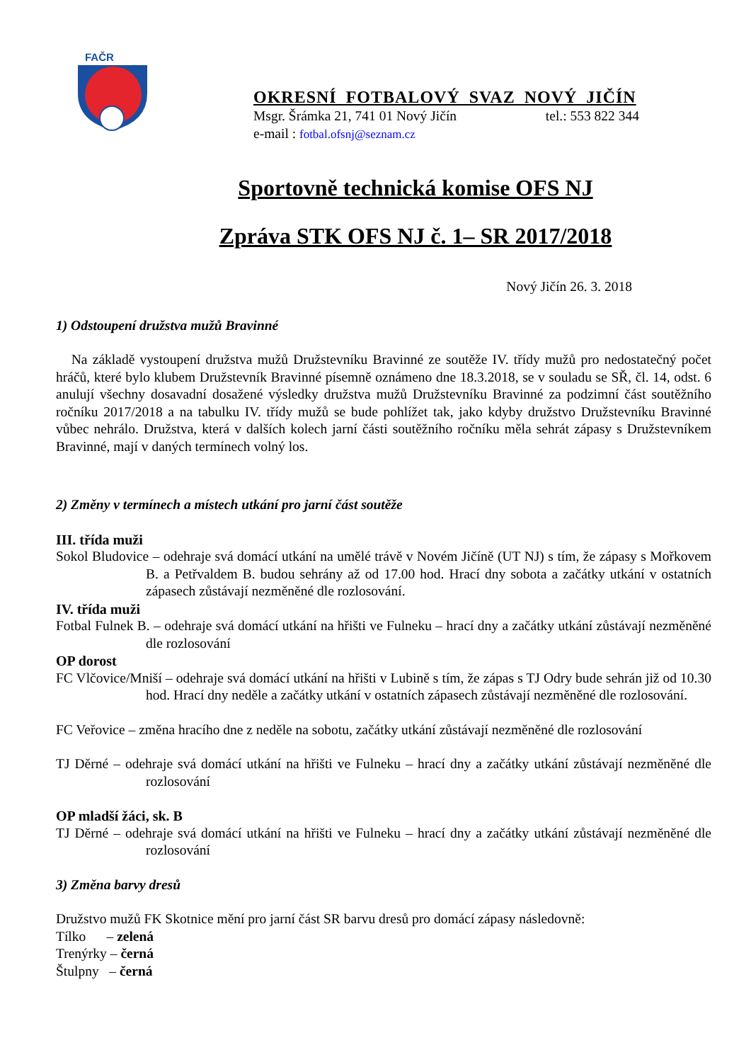FAČR
OKRESNÍ FOTBALOVÝ SVAZ NOVÝ JIČÍN
Msgr. Šrámka 21, 741 01 Nový Jičín tel.: 553 822 344
e-mail : fotbal.ofsnj@seznam.cz
Sportovně technická komise OFS NJ
Zpráva STK OFS NJ č. 1– SR 2017/2018
Nový Jičín 26. 3. 2018
1) Odstoupení družstva mužů Bravinné
Na základě vystoupení družstva mužů Družstevníku Bravinné ze soutěže IV. třídy mužů pro nedostatečný počet hráčů, které bylo klubem Družstevník Bravinné písemně oznámeno dne 18.3.2018, se v souladu se SŘ, čl. 14, odst. 6 anulují všechny dosavadní dosažené výsledky družstva mužů Družstevníku Bravinné za podzimní část soutěžního ročníku 2017/2018 a na tabulku IV. třídy mužů se bude pohlížet tak, jako kdyby družstvo Družstevníku Bravinné vůbec nehrálo. Družstva, která v dalších kolech jarní části soutěžního ročníku měla sehrát zápasy s Družstevníkem Bravinné, mají v daných termínech volný los.
2) Změny v termínech a místech utkání pro jarní část soutěže
III. třída muži
Sokol Bludovice – odehraje svá domácí utkání na umělé trávě v Novém Jičíně (UT NJ) s tím, že zápasy s Mořkovem B. a Petřvaldem B. budou sehrány až od 17.00 hod. Hrací dny sobota a začátky utkání v ostatních zápasech zůstávají nezměněné dle rozlosování.
IV. třída muži
Fotbal Fulnek B. – odehraje svá domácí utkání na hřišti ve Fulneku – hrací dny a začátky utkání zůstávají nezměněné dle rozlosování
OP dorost
FC Vlčovice/Mniší – odehraje svá domácí utkání na hřišti v Lubině s tím, že zápas s TJ Odry bude sehrán již od 10.30 hod. Hrací dny neděle a začátky utkání v ostatních zápasech zůstávají nezměněné dle rozlosování.
FC Veřovice – změna hracího dne z neděle na sobotu, začátky utkání zůstávají nezměněné dle rozlosování
TJ Děrné – odehraje svá domácí utkání na hřišti ve Fulneku – hrací dny a začátky utkání zůstávají nezměněné dle rozlosování
OP mladší žáci, sk. B
TJ Děrné – odehraje svá domácí utkání na hřišti ve Fulneku – hrací dny a začátky utkání zůstávají nezměněné dle rozlosování
3) Změna barvy dresů
Družstvo mužů FK Skotnice mění pro jarní část SR barvu dresů pro domácí zápasy následovně:
Tílko – zelená
Trenýrky – černá
Štulpny – černá